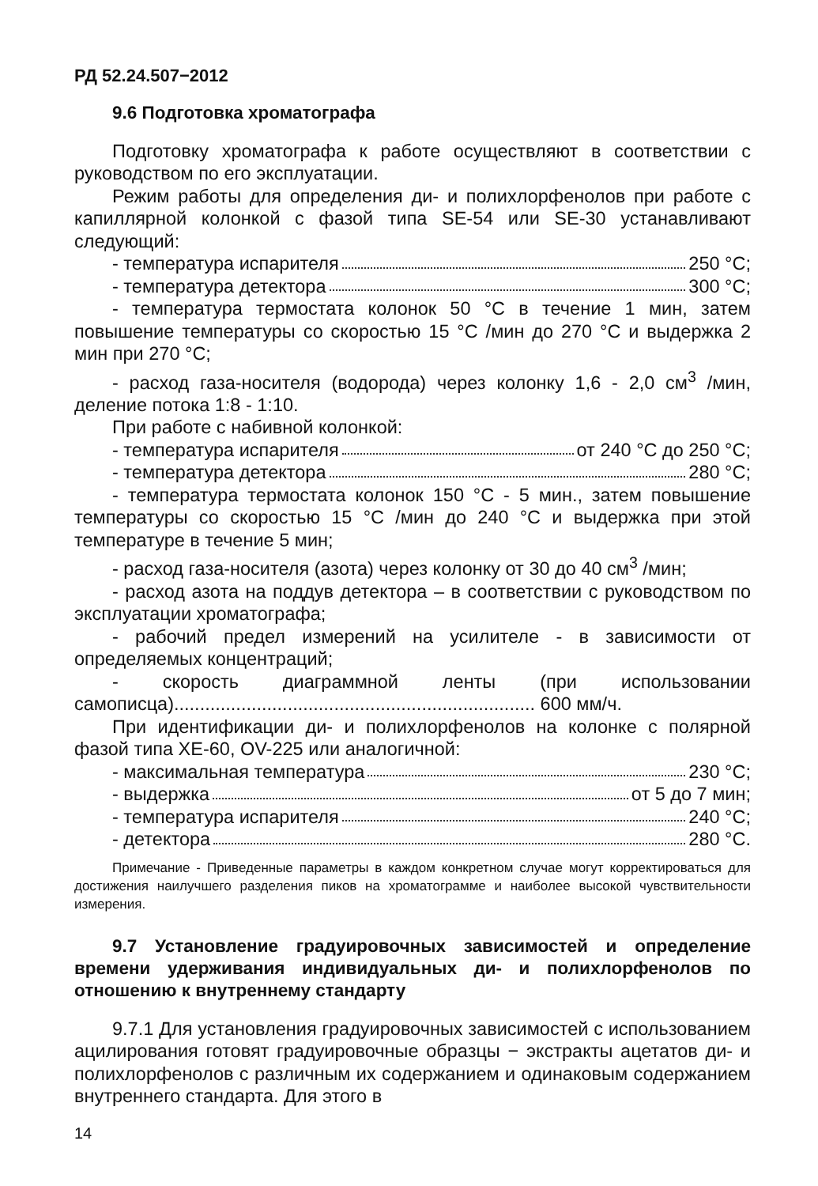РД 52.24.507−2012
9.6 Подготовка хроматографа
Подготовку хроматографа к работе осуществляют в соответствии с руководством по его эксплуатации.
Режим работы для определения ди- и полихлорфенолов при работе с капиллярной колонкой с фазой типа SE-54 или SE-30 устанавливают следующий:
- температура испарителя 250 °С;
- температура детектора 300 °С;
- температура термостата колонок 50 °С в течение 1 мин, затем повышение температуры со скоростью 15 °С /мин до 270 °С и выдержка 2 мин при 270 °С;
- расход газа-носителя (водорода) через колонку 1,6 - 2,0 см<sup>3</sup> /мин, деление потока 1:8 - 1:10.
При работе с набивной колонкой:
- температура испарителя от 240 °С до 250 °С;
- температура детектора 280 °С;
- температура термостата колонок 150 °С - 5 мин., затем повышение температуры со скоростью 15 °С /мин до 240 °С и выдержка при этой температуре в течение 5 мин;
- расход газа-носителя (азота) через колонку от 30 до 40 см<sup>3</sup> /мин;
- расход азота на поддув детектора – в соответствии с руководством по эксплуатации хроматографа;
- рабочий предел измерений на усилителе - в зависимости от определяемых концентраций;
- скорость диаграммной ленты (при использовании самописца)...................................................................... 600 мм/ч.
При идентификации ди- и полихлорфенолов на колонке с полярной фазой типа ХЕ-60, OV-225 или аналогичной:
- максимальная температура 230 °С;
- выдержка от 5 до 7 мин;
- температура испарителя 240 °С;
- детектора 280 °С.
Примечание - Приведенные параметры в каждом конкретном случае могут корректироваться для достижения наилучшего разделения пиков на хроматограмме и наиболее высокой чувствительности измерения.
9.7 Установление градуировочных зависимостей и определение времени удерживания индивидуальных ди- и полихлорфенолов по отношению к внутреннему стандарту
9.7.1 Для установления градуировочных зависимостей с использованием ацилирования готовят градуировочные образцы − экстракты ацетатов ди- и полихлорфенолов с различным их содержанием и одинаковым содержанием внутреннего стандарта. Для этого в
14